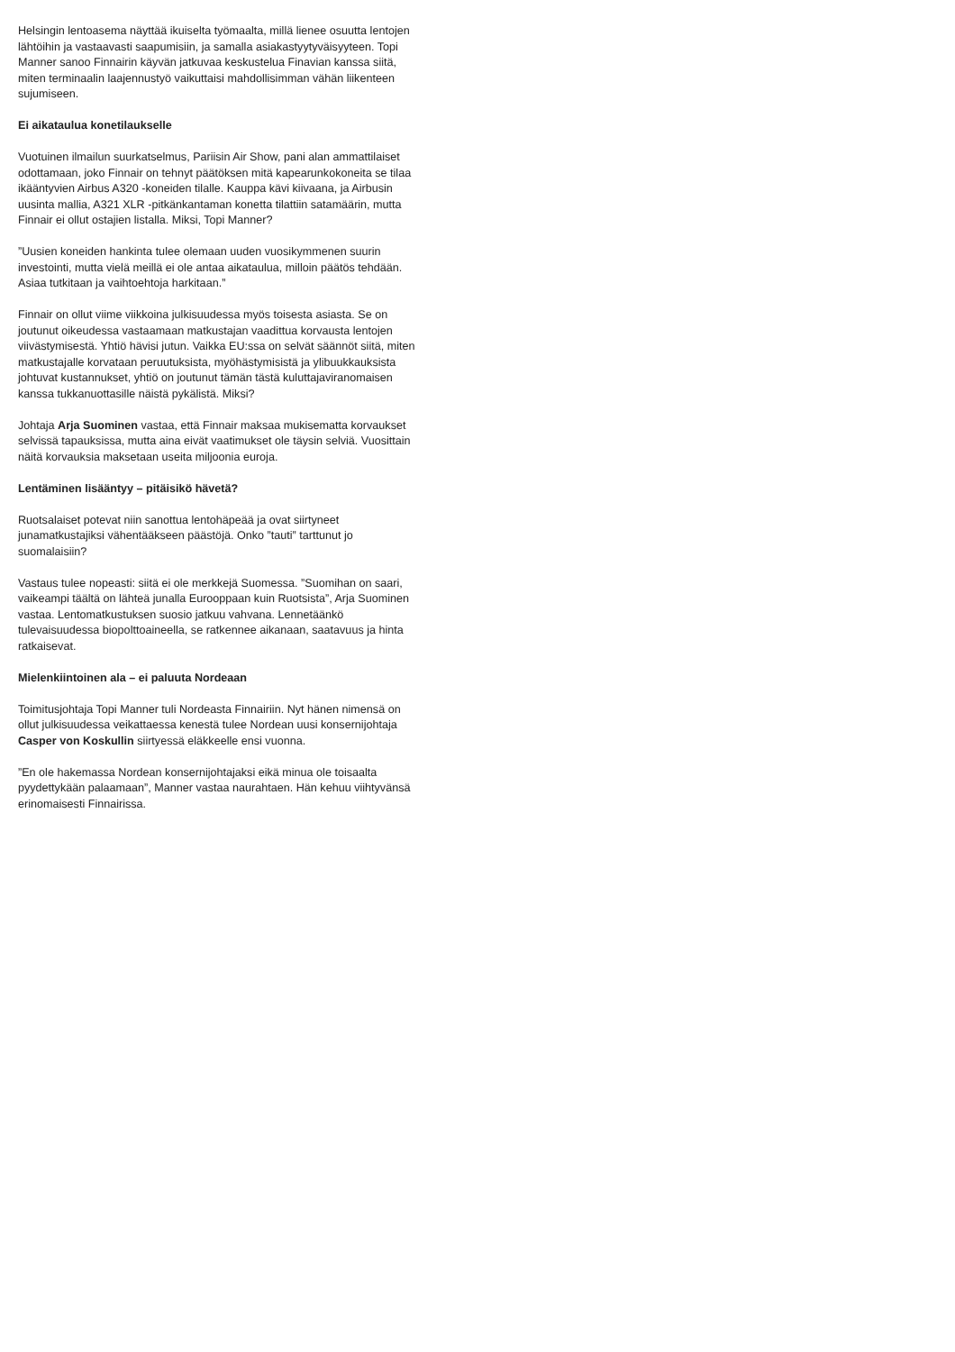Helsingin lentoasema näyttää ikuiselta työmaalta, millä lienee osuutta lentojen lähtöihin ja vastaavasti saapumisiin, ja samalla asiakastyytyväisyyteen. Topi Manner sanoo Finnairin käyvän jatkuvaa keskustelua Finavian kanssa siitä, miten terminaalin laajennustyö vaikuttaisi mahdollisimman vähän liikenteen sujumiseen.
Ei aikataulua konetilaukselle
Vuotuinen ilmailun suurkatselmus, Pariisin Air Show, pani alan ammattilaiset odottamaan, joko Finnair on tehnyt päätöksen mitä kapearunkokoneita se tilaa ikääntyvien Airbus A320 -koneiden tilalle. Kauppa kävi kiivaana, ja Airbusin uusinta mallia, A321 XLR -pitkänkantaman konetta tilattiin satamäärin, mutta Finnair ei ollut ostajien listalla. Miksi, Topi Manner?
”Uusien koneiden hankinta tulee olemaan uuden vuosikymmenen suurin investointi, mutta vielä meillä ei ole antaa aikataulua, milloin päätös tehdään. Asiaa tutkitaan ja vaihtoehtoja harkitaan.”
Finnair on ollut viime viikkoina julkisuudessa myös toisesta asiasta. Se on joutunut oikeudessa vastaamaan matkustajan vaadittua korvausta lentojen viivästymisestä. Yhtiö hävisi jutun. Vaikka EU:ssa on selvät säännöt siitä, miten matkustajalle korvataan peruutuksista, myöhästymisistä ja ylibuukkauksista johtuvat kustannukset, yhtiö on joutunut tämän tästä kuluttajaviranomaisen kanssa tukkanuottasille näistä pykälistä. Miksi?
Johtaja Arja Suominen vastaa, että Finnair maksaa mukisematta korvaukset selvissä tapauksissa, mutta aina eivät vaatimukset ole täysin selviä. Vuosittain näitä korvauksia maksetaan useita miljoonia euroja.
Lentäminen lisääntyy – pitäisikö hävetä?
Ruotsalaiset potevat niin sanottua lentohäpeää ja ovat siirtyneet junamatkustajiksi vähentääkseen päästöjä. Onko ”tauti” tarttunut jo suomalaisiin?
Vastaus tulee nopeasti: siitä ei ole merkkejä Suomessa. ”Suomihan on saari, vaikeampi täältä on lähteä junalla Eurooppaan kuin Ruotsista”, Arja Suominen vastaa. Lentomatkustuksen suosio jatkuu vahvana. Lennetäänkö tulevaisuudessa biopolttoaineella, se ratkennee aikanaan, saatavuus ja hinta ratkaisevat.
Mielenkiintoinen ala – ei paluuta Nordeaan
Toimitusjohtaja Topi Manner tuli Nordeasta Finnairiin. Nyt hänen nimensä on ollut julkisuudessa veikattaessa kenestä tulee Nordean uusi konsernijohtaja Casper von Koskullin siirtyessä eläkkeelle ensi vuonna.
”En ole hakemassa Nordean konsernijohtajaksi eikä minua ole toisaalta pyydettykään palaamaan”, Manner vastaa naurahtaen. Hän kehuu viihtyvänsä erinomaisesti Finnairissa.